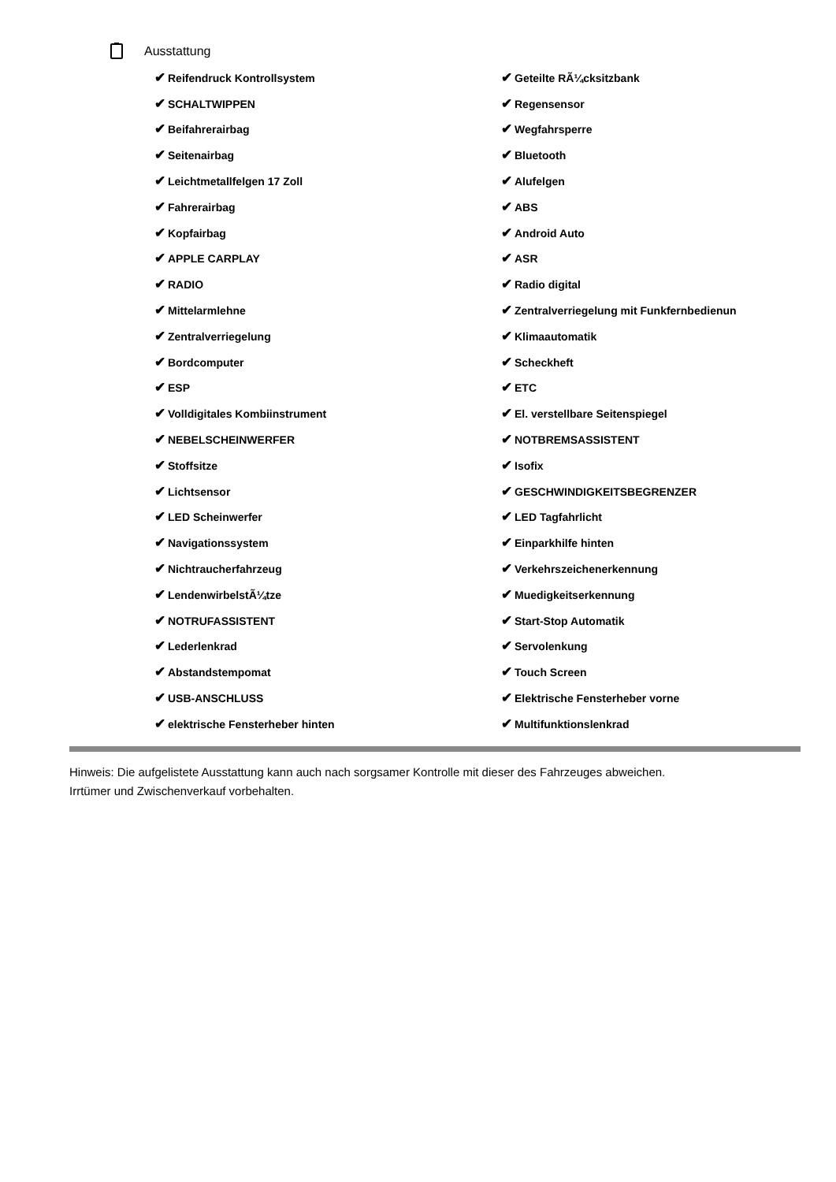Ausstattung
| ✔ Reifendruck Kontrollsystem | ✔ Geteilte RÃ¼cksitzbank |
| ✔ SCHALTWIPPEN | ✔ Regensensor |
| ✔ Beifahrerairbag | ✔ Wegfahrsperre |
| ✔ Seitenairbag | ✔ Bluetooth |
| ✔ Leichtmetallfelgen 17 Zoll | ✔ Alufelgen |
| ✔ Fahrerairbag | ✔ ABS |
| ✔ Kopfairbag | ✔ Android Auto |
| ✔ APPLE CARPLAY | ✔ ASR |
| ✔ RADIO | ✔ Radio digital |
| ✔ Mittelarmlehne | ✔ Zentralverriegelung mit Funkfernbedienun |
| ✔ Zentralverriegelung | ✔ Klimaautomatik |
| ✔ Bordcomputer | ✔ Scheckheft |
| ✔ ESP | ✔ ETC |
| ✔ Volldigitales Kombiinstrument | ✔ El. verstellbare Seitenspiegel |
| ✔ NEBELSCHEINWERFER | ✔ NOTBREMSASSISTENT |
| ✔ Stoffsitze | ✔ Isofix |
| ✔ Lichtsensor | ✔ GESCHWINDIGKEITSBEGRENZER |
| ✔ LED Scheinwerfer | ✔ LED Tagfahrlicht |
| ✔ Navigationssystem | ✔ Einparkhilfe hinten |
| ✔ Nichtraucherfahrzeug | ✔ Verkehrszeichenerkennung |
| ✔ LendenwirbelstÃ¼tze | ✔ Muedigkeitserkennung |
| ✔ NOTRUFASSISTENT | ✔ Start-Stop Automatik |
| ✔ Lederlenkrad | ✔ Servolenkung |
| ✔ Abstandstempomat | ✔ Touch Screen |
| ✔ USB-ANSCHLUSS | ✔ Elektrische Fensterheber vorne |
| ✔ elektrische Fensterheber hinten | ✔ Multifunktionslenkrad |
Hinweis: Die aufgelistete Ausstattung kann auch nach sorgsamer Kontrolle mit dieser des Fahrzeuges abweichen. Irrtümer und Zwischenverkauf vorbehalten.